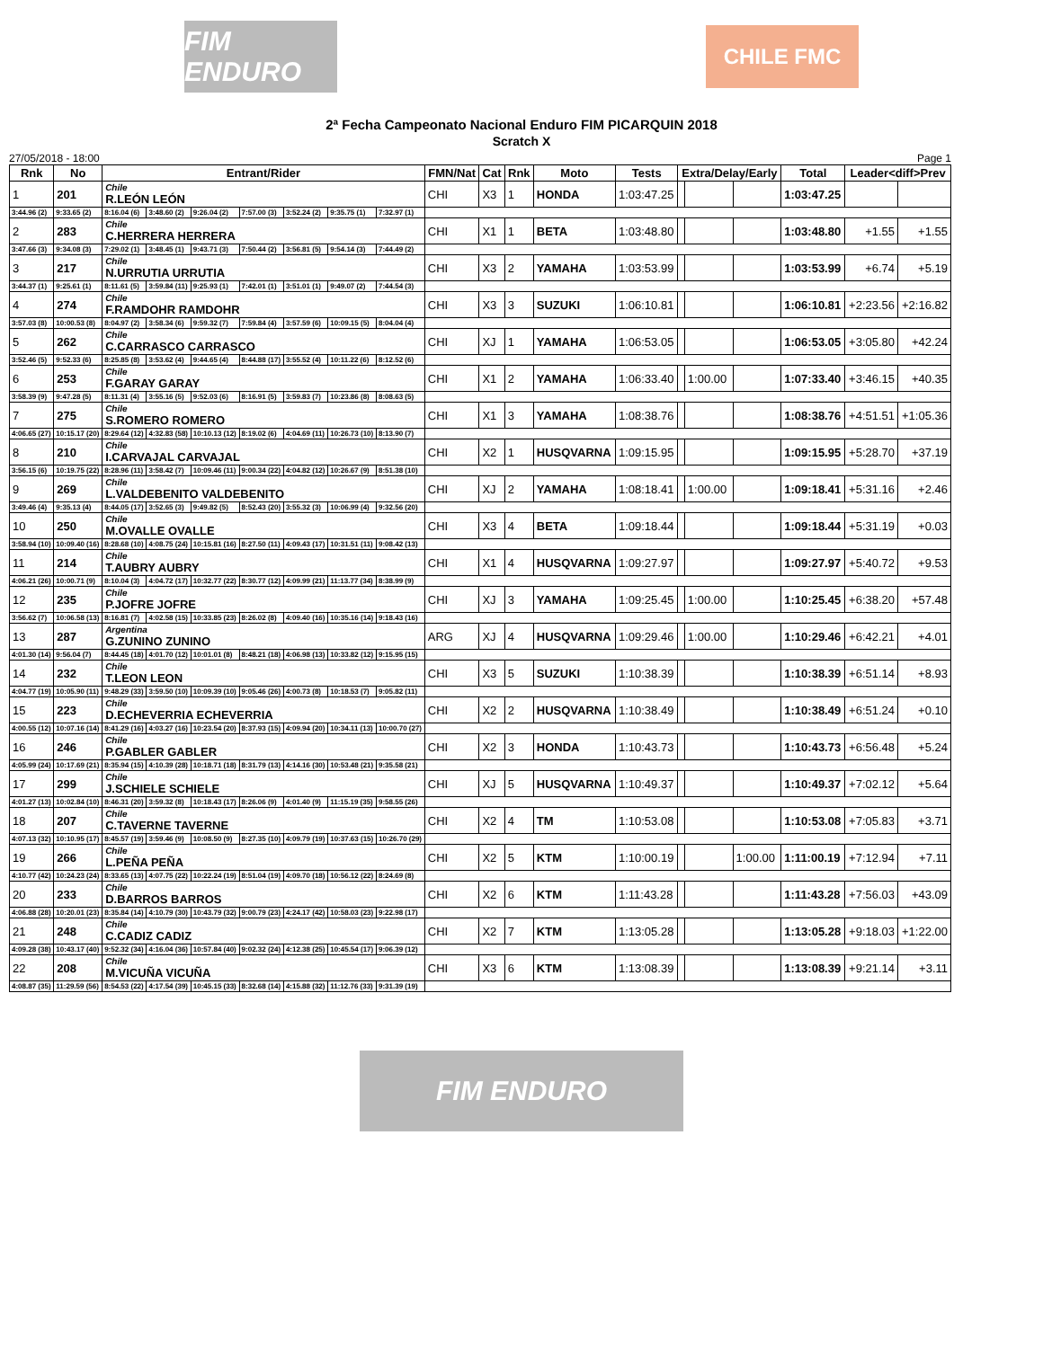FIM ENDURO
CHILE FMC
2ª Fecha Campeonato Nacional Enduro FIM PICARQUIN 2018
Scratch X
27/05/2018 - 18:00 Page 1
| Rnk | No | Entrant/Rider | | | | | | | FMN/Nat | Cat | Rnk | Moto | Tests | Extra/Delay/Early | | | Total | Leader<diff>Prev | |
| --- | --- | --- | --- | --- | --- | --- | --- | --- | --- | --- | --- | --- | --- | --- | --- | --- | --- | --- | --- |
| 1 | 201 | Chile R.LEÓN LEÓN | | | | | | | CHI | X3 | 1 | HONDA | 1:03:47.25 | | | | 1:03:47.25 | | |
| 3:44.96 (2) | 9:33.65 (2) | 8:16.04 (6) | 3:48.60 (2) | 9:26.04 (2) | 7:57.00 (3) | 3:52.24 (2) | 9:35.75 (1) | 7:32.97 (1) | | | | | | | | | | | |
| 2 | 283 | Chile C.HERRERA HERRERA | | | | | | | CHI | X1 | 1 | BETA | 1:03:48.80 | | | | 1:03:48.80 | +1.55 | +1.55 |
| 3:47.66 (3) | 9:34.08 (3) | 7:29.02 (1) | 3:48.45 (1) | 9:43.71 (3) | 7:50.44 (2) | 3:56.81 (5) | 9:54.14 (3) | 7:44.49 (2) | | | | | | | | | | | |
| 3 | 217 | Chile N.URRUTIA URRUTIA | | | | | | | CHI | X3 | 2 | YAMAHA | 1:03:53.99 | | | | 1:03:53.99 | +6.74 | +5.19 |
| 3:44.37 (1) | 9:25.61 (1) | 8:11.61 (5) | 3:59.84 (11) | 9:25.93 (1) | 7:42.01 (1) | 3:51.01 (1) | 9:49.07 (2) | 7:44.54 (3) | | | | | | | | | | | |
| 4 | 274 | Chile F.RAMDOHR RAMDOHR | | | | | | | CHI | X3 | 3 | SUZUKI | 1:06:10.81 | | | | 1:06:10.81 | +2:23.56 | +2:16.82 |
| 3:57.03 (8) | 10:00.53 (8) | 8:04.97 (2) | 3:58.34 (6) | 9:59.32 (7) | 7:59.84 (4) | 3:57.59 (6) | 10:09.15 (5) | 8:04.04 (4) | | | | | | | | | | | |
| 5 | 262 | Chile C.CARRASCO CARRASCO | | | | | | | CHI | XJ | 1 | YAMAHA | 1:06:53.05 | | | | 1:06:53.05 | +3:05.80 | +42.24 |
| 3:52.46 (5) | 9:52.33 (6) | 8:25.85 (8) | 3:53.62 (4) | 9:44.65 (4) | 8:44.88 (17) | 3:55.52 (4) | 10:11.22 (6) | 8:12.52 (6) | | | | | | | | | | | |
| 6 | 253 | Chile F.GARAY GARAY | | | | | | | CHI | X1 | 2 | YAMAHA | 1:06:33.40 | | 1:00.00 | | 1:07:33.40 | +3:46.15 | +40.35 |
| 3:58.39 (9) | 9:47.28 (5) | 8:11.31 (4) | 3:55.16 (5) | 9:52.03 (6) | 8:16.91 (5) | 3:59.83 (7) | 10:23.86 (8) | 8:08.63 (5) | | | | | | | | | | | |
| 7 | 275 | Chile S.ROMERO ROMERO | | | | | | | CHI | X1 | 3 | YAMAHA | 1:08:38.76 | | | | 1:08:38.76 | +4:51.51 | +1:05.36 |
| 4:06.65 (27) | 10:15.17 (20) | 8:29.64 (12) | 4:32.83 (58) | 10:10.13 (12) | 8:19.02 (6) | 4:04.69 (11) | 10:26.73 (10) | 8:13.90 (7) | | | | | | | | | | | |
| 8 | 210 | Chile I.CARVAJAL CARVAJAL | | | | | | | CHI | X2 | 1 | HUSQVARNA | 1:09:15.95 | | | | 1:09:15.95 | +5:28.70 | +37.19 |
| 3:56.15 (6) | 10:19.75 (22) | 8:28.96 (11) | 3:58.42 (7) | 10:09.46 (11) | 9:00.34 (22) | 4:04.82 (12) | 10:26.67 (9) | 8:51.38 (10) | | | | | | | | | | | |
| 9 | 269 | Chile L.VALDEBENITO VALDEBENITO | | | | | | | CHI | XJ | 2 | YAMAHA | 1:08:18.41 | | 1:00.00 | | 1:09:18.41 | +5:31.16 | +2.46 |
| 3:49.46 (4) | 9:35.13 (4) | 8:44.05 (17) | 3:52.65 (3) | 9:49.82 (5) | 8:52.43 (20) | 3:55.32 (3) | 10:06.99 (4) | 9:32.56 (20) | | | | | | | | | | | |
| 10 | 250 | Chile M.OVALLE OVALLE | | | | | | | CHI | X3 | 4 | BETA | 1:09:18.44 | | | | 1:09:18.44 | +5:31.19 | +0.03 |
| 3:58.94 (10) | 10:09.40 (16) | 8:28.68 (10) | 4:08.75 (24) | 10:15.81 (16) | 8:27.50 (11) | 4:09.43 (17) | 10:31.51 (11) | 9:08.42 (13) | | | | | | | | | | | |
| 11 | 214 | Chile T.AUBRY AUBRY | | | | | | | CHI | X1 | 4 | HUSQVARNA | 1:09:27.97 | | | | 1:09:27.97 | +5:40.72 | +9.53 |
| 4:06.21 (26) | 10:00.71 (9) | 8:10.04 (3) | 4:04.72 (17) | 10:32.77 (22) | 8:30.77 (12) | 4:09.99 (21) | 11:13.77 (34) | 8:38.99 (9) | | | | | | | | | | | |
| 12 | 235 | Chile P.JOFRE JOFRE | | | | | | | CHI | XJ | 3 | YAMAHA | 1:09:25.45 | | 1:00.00 | | 1:10:25.45 | +6:38.20 | +57.48 |
| 3:56.62 (7) | 10:06.58 (13) | 8:16.81 (7) | 4:02.58 (15) | 10:33.85 (23) | 8:26.02 (8) | 4:09.40 (16) | 10:35.16 (14) | 9:18.43 (16) | | | | | | | | | | | |
| 13 | 287 | Argentina G.ZUNINO ZUNINO | | | | | | | ARG | XJ | 4 | HUSQVARNA | 1:09:29.46 | | 1:00.00 | | 1:10:29.46 | +6:42.21 | +4.01 |
| 4:01.30 (14) | 9:56.04 (7) | 8:44.45 (18) | 4:01.70 (12) | 10:01.01 (8) | 8:48.21 (18) | 4:06.98 (13) | 10:33.82 (12) | 9:15.95 (15) | | | | | | | | | | | |
| 14 | 232 | Chile T.LEON LEON | | | | | | | CHI | X3 | 5 | SUZUKI | 1:10:38.39 | | | | 1:10:38.39 | +6:51.14 | +8.93 |
| 4:04.77 (19) | 10:05.90 (11) | 9:48.29 (33) | 3:59.50 (10) | 10:09.39 (10) | 9:05.46 (26) | 4:00.73 (8) | 10:18.53 (7) | 9:05.82 (11) | | | | | | | | | | | |
| 15 | 223 | Chile D.ECHEVERRIA ECHEVERRIA | | | | | | | CHI | X2 | 2 | HUSQVARNA | 1:10:38.49 | | | | 1:10:38.49 | +6:51.24 | +0.10 |
| 4:00.55 (12) | 10:07.16 (14) | 8:41.29 (16) | 4:03.27 (16) | 10:23.54 (20) | 8:37.93 (15) | 4:09.94 (20) | 10:34.11 (13) | 10:00.70 (27) | | | | | | | | | | | |
| 16 | 246 | Chile P.GABLER GABLER | | | | | | | CHI | X2 | 3 | HONDA | 1:10:43.73 | | | | 1:10:43.73 | +6:56.48 | +5.24 |
| 4:05.99 (24) | 10:17.69 (21) | 8:35.94 (15) | 4:10.39 (28) | 10:18.71 (18) | 8:31.79 (13) | 4:14.16 (30) | 10:53.48 (21) | 9:35.58 (21) | | | | | | | | | | | |
| 17 | 299 | Chile J.SCHIELE SCHIELE | | | | | | | CHI | XJ | 5 | HUSQVARNA | 1:10:49.37 | | | | 1:10:49.37 | +7:02.12 | +5.64 |
| 4:01.27 (13) | 10:02.84 (10) | 8:46.31 (20) | 3:59.32 (8) | 10:18.43 (17) | 8:26.06 (9) | 4:01.40 (9) | 11:15.19 (35) | 9:58.55 (26) | | | | | | | | | | | |
| 18 | 207 | Chile C.TAVERNE TAVERNE | | | | | | | CHI | X2 | 4 | TM | 1:10:53.08 | | | | 1:10:53.08 | +7:05.83 | +3.71 |
| 4:07.13 (32) | 10:10.95 (17) | 8:45.57 (19) | 3:59.46 (9) | 10:08.50 (9) | 8:27.35 (10) | 4:09.79 (19) | 10:37.63 (15) | 10:26.70 (29) | | | | | | | | | | | |
| 19 | 266 | Chile L.PEÑA PEÑA | | | | | | | CHI | X2 | 5 | KTM | 1:10:00.19 | | | 1:00.00 | 1:11:00.19 | +7:12.94 | +7.11 |
| 4:10.77 (42) | 10:24.23 (24) | 8:33.65 (13) | 4:07.75 (22) | 10:22.24 (19) | 8:51.04 (19) | 4:09.70 (18) | 10:56.12 (22) | 8:24.69 (8) | | | | | | | | | | | |
| 20 | 233 | Chile D.BARROS BARROS | | | | | | | CHI | X2 | 6 | KTM | 1:11:43.28 | | | | 1:11:43.28 | +7:56.03 | +43.09 |
| 4:06.88 (28) | 10:20.01 (23) | 8:35.84 (14) | 4:10.79 (30) | 10:43.79 (32) | 9:00.79 (23) | 4:24.17 (42) | 10:58.03 (23) | 9:22.98 (17) | | | | | | | | | | | |
| 21 | 248 | Chile C.CADIZ CADIZ | | | | | | | CHI | X2 | 7 | KTM | 1:13:05.28 | | | | 1:13:05.28 | +9:18.03 | +1:22.00 |
| 4:09.28 (38) | 10:43.17 (40) | 9:52.32 (34) | 4:16.04 (36) | 10:57.84 (40) | 9:02.32 (24) | 4:12.38 (25) | 10:45.54 (17) | 9:06.39 (12) | | | | | | | | | | | |
| 22 | 208 | Chile M.VICUÑA VICUÑA | | | | | | | CHI | X3 | 6 | KTM | 1:13:08.39 | | | | 1:13:08.39 | +9:21.14 | +3.11 |
| 4:08.87 (35) | 11:29.59 (56) | 8:54.53 (22) | 4:17.54 (39) | 10:45.15 (33) | 8:32.68 (14) | 4:15.88 (32) | 11:12.76 (33) | 9:31.39 (19) | | | | | | | | | | | |
FIM ENDURO